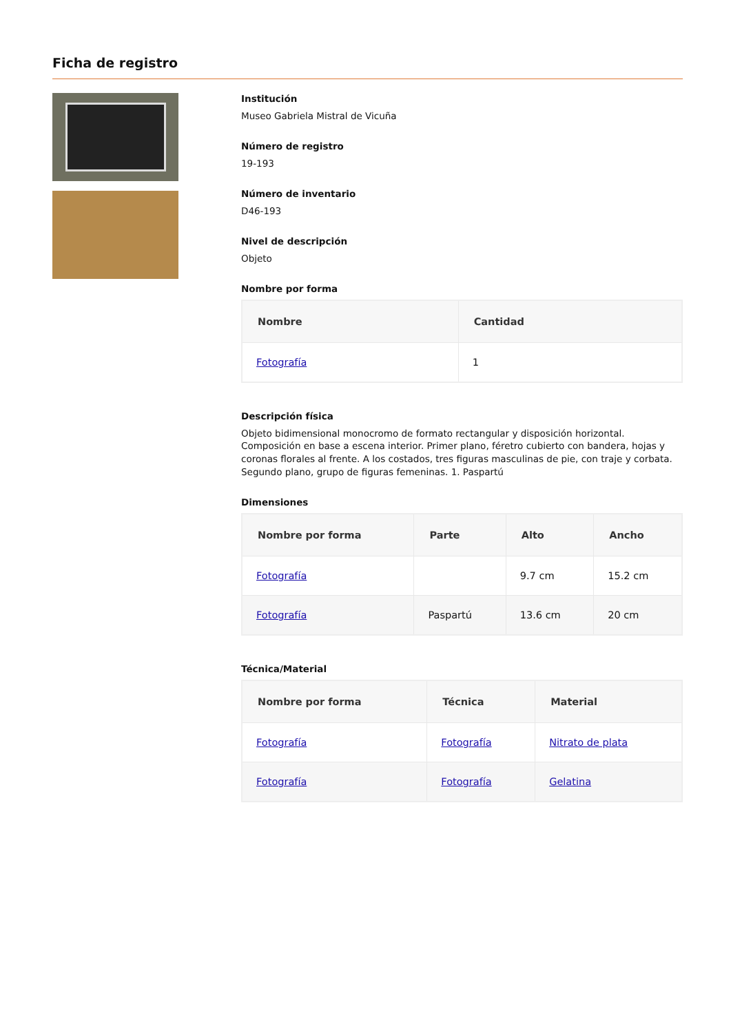Ficha de registro
Institución
Museo Gabriela Mistral de Vicuña
Número de registro
19-193
Número de inventario
D46-193
Nivel de descripción
Objeto
Nombre por forma
| Nombre | Cantidad |
| --- | --- |
| Fotografía | 1 |
Descripción física
Objeto bidimensional monocromo de formato rectangular y disposición horizontal. Composición en base a escena interior. Primer plano, féretro cubierto con bandera, hojas y coronas florales al frente. A los costados, tres figuras masculinas de pie, con traje y corbata. Segundo plano, grupo de figuras femeninas. 1. Paspartú
Dimensiones
| Nombre por forma | Parte | Alto | Ancho |
| --- | --- | --- | --- |
| Fotografía | | 9.7 cm | 15.2 cm |
| Fotografía | Paspartú | 13.6 cm | 20 cm |
Técnica/Material
| Nombre por forma | Técnica | Material |
| --- | --- | --- |
| Fotografía | Fotografía | Nitrato de plata |
| Fotografía | Fotografía | Gelatina |